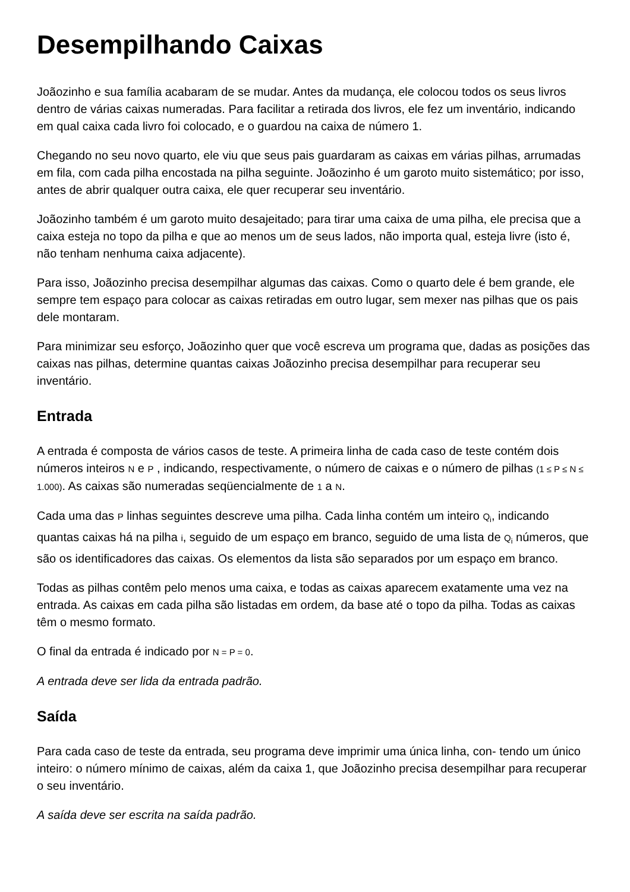Desempilhando Caixas
Joãozinho e sua família acabaram de se mudar. Antes da mudança, ele colocou todos os seus livros dentro de várias caixas numeradas. Para facilitar a retirada dos livros, ele fez um inventário, indicando em qual caixa cada livro foi colocado, e o guardou na caixa de número 1.
Chegando no seu novo quarto, ele viu que seus pais guardaram as caixas em várias pilhas, arrumadas em fila, com cada pilha encostada na pilha seguinte. Joãozinho é um garoto muito sistemático; por isso, antes de abrir qualquer outra caixa, ele quer recuperar seu inventário.
Joãozinho também é um garoto muito desajeitado; para tirar uma caixa de uma pilha, ele precisa que a caixa esteja no topo da pilha e que ao menos um de seus lados, não importa qual, esteja livre (isto é, não tenham nenhuma caixa adjacente).
Para isso, Joãozinho precisa desempilhar algumas das caixas. Como o quarto dele é bem grande, ele sempre tem espaço para colocar as caixas retiradas em outro lugar, sem mexer nas pilhas que os pais dele montaram.
Para minimizar seu esforço, Joãozinho quer que você escreva um programa que, dadas as posições das caixas nas pilhas, determine quantas caixas Joãozinho precisa desempilhar para recuperar seu inventário.
Entrada
A entrada é composta de vários casos de teste. A primeira linha de cada caso de teste contém dois números inteiros N e P , indicando, respectivamente, o número de caixas e o número de pilhas (1 ≤ P ≤ N ≤ 1.000). As caixas são numeradas seqüencialmente de 1 a N.
Cada uma das P linhas seguintes descreve uma pilha. Cada linha contém um inteiro Q<sub>i</sub>, indicando quantas caixas há na pilha i, seguido de um espaço em branco, seguido de uma lista de Q<sub>i</sub> números, que são os identificadores das caixas. Os elementos da lista são separados por um espaço em branco.
Todas as pilhas contêm pelo menos uma caixa, e todas as caixas aparecem exatamente uma vez na entrada. As caixas em cada pilha são listadas em ordem, da base até o topo da pilha. Todas as caixas têm o mesmo formato.
O final da entrada é indicado por N = P = 0.
A entrada deve ser lida da entrada padrão.
Saída
Para cada caso de teste da entrada, seu programa deve imprimir uma única linha, con- tendo um único inteiro: o número mínimo de caixas, além da caixa 1, que Joãozinho precisa desempilhar para recuperar o seu inventário.
A saída deve ser escrita na saída padrão.